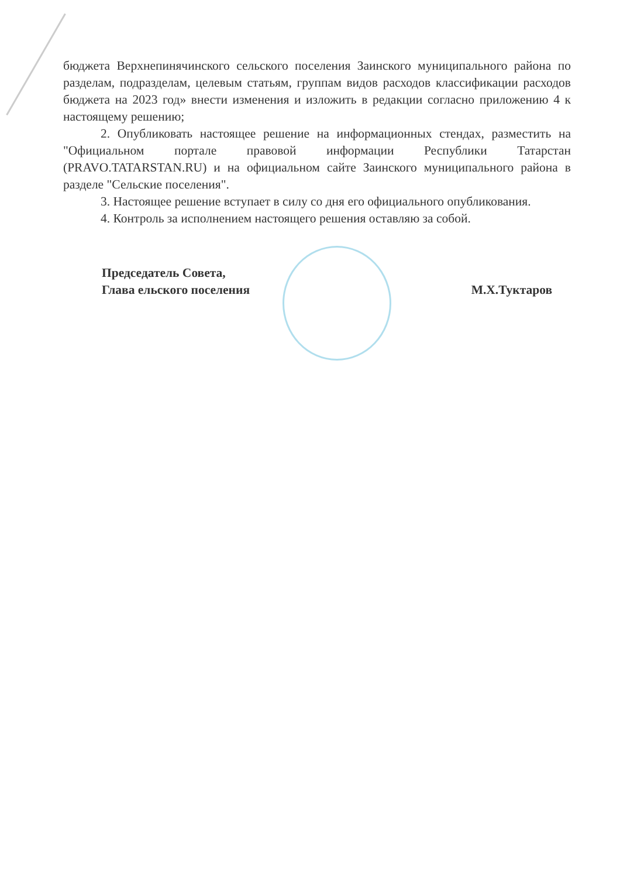бюджета Верхнепинячинского сельского поселения Заинского муниципального района по разделам, подразделам, целевым статьям, группам видов расходов классификации расходов бюджета на 2023 год» внести изменения и изложить в редакции согласно приложению 4 к настоящему решению;
2. Опубликовать настоящее решение на информационных стендах, разместить на "Официальном портале правовой информации Республики Татарстан (PRAVO.TATARSTAN.RU) и на официальном сайте Заинского муниципального района в разделе "Сельские поселения".
3. Настоящее решение вступает в силу со дня его официального опубликования.
4. Контроль за исполнением настоящего решения оставляю за собой.
Председатель Совета,
Глава ельского поселения
М.Х.Туктаров